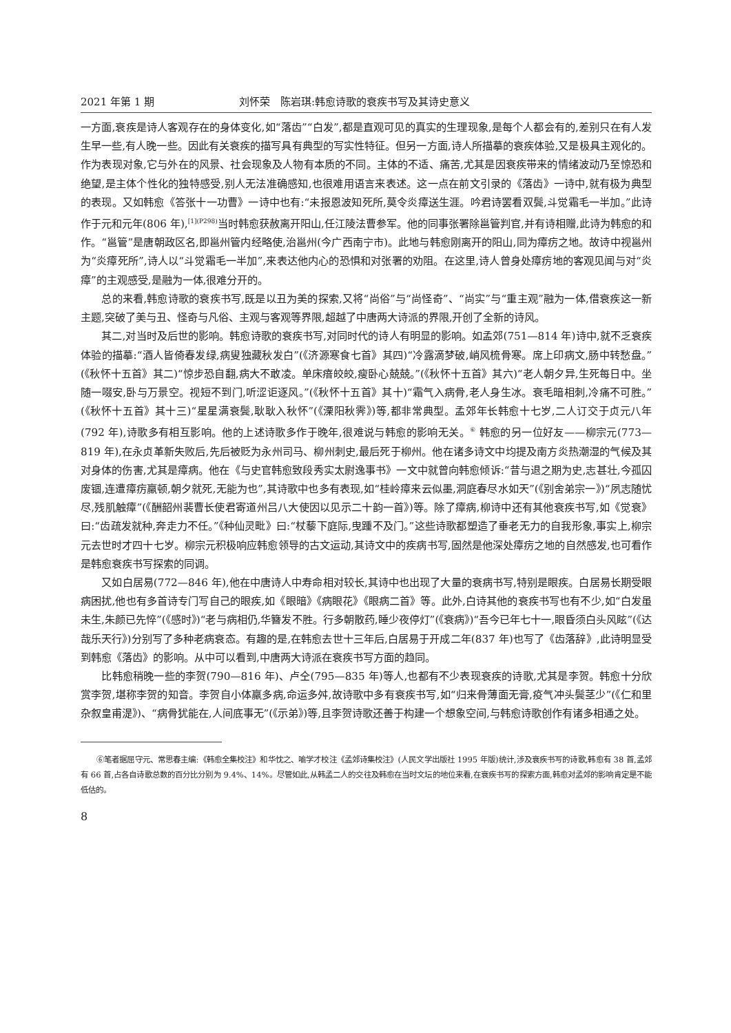2021 年第 1 期 刘怀荣　陈岩琪:韩愈诗歌的衰疾书写及其诗史意义
一方面,衰疾是诗人客观存在的身体变化,如“落齿”“白发”,都是直观可见的真实的生理现象,是每个人都会有的,差别只在有人发生早一些,有人晚一些。因此有关衰疾的描写具有典型的写实性特征。但另一方面,诗人所描摹的衰疾体验,又是极具主观化的。作为表现对象,它与外在的风景、社会现象及人物有本质的不同。主体的不适、痛苦,尤其是因衰疾带来的情绪波动乃至惊恐和绝望,是主体个性化的独特感受,别人无法准确感知,也很难用语言来表述。这一点在前文引录的《落齿》一诗中,就有极为典型的表现。又如韩愈《答张十一功曹》一诗中也有:“未报恩波知死所,莫令炎瘴送生涯。吟君诗罢看双鬓,斗觉霜毛一半加。”此诗作于元和元年(806 年),<sup>[1](P298)</sup>当时韩愈获赦离开阳山,任江陵法曹参军。他的同事张署除邕管判官,并有诗相赠,此诗为韩愈的和作。“邕管”是唐朝政区名,即邕州管内经略使,治邕州(今广西南宁市)。此地与韩愈刚离开的阳山,同为瘴疠之地。故诗中视邕州为“炎瘴死所”,诗人以“斗觉霜毛一半加”,来表达他内心的恐惧和对张署的劝阻。在这里,诗人曾身处瘴疠地的客观见闻与对“炎瘴”的主观感受,是融为一体,很难分开的。
总的来看,韩愈诗歌的衰疾书写,既是以丑为美的探索,又将“尚俗”与“尚怪奇”、“尚实”与“重主观”融为一体,借衰疾这一新主题,突破了美与丑、怪奇与凡俗、主观与客观等界限,超越了中唐两大诗派的界限,开创了全新的诗风。
其二,对当时及后世的影响。韩愈诗歌的衰疾书写,对同时代的诗人有明显的影响。如孟郊(751—814 年)诗中,就不乏衰疾体验的描摹:“酒人皆倚春发绿,病叟独藏秋发白”(《济源寒食七首》其四)“冷露滴梦破,峭风梳骨寒。席上印病文,肠中转愁盘。”(《秋怀十五首》其二)“惊步恐自翻,病大不敢凌。单床瘖皎皎,瘦卧心兢兢。”(《秋怀十五首》其六)“老人朝夕异,生死每日中。坐随一啜安,卧与万景空。视短不到门,听涩讵逐风。”(《秋怀十五首》其十)“霜气入病骨,老人身生冰。衰毛暗相刺,冷痛不可胜。”(《秋怀十五首》其十三)“星星满衰鬓,耿耿入秋怀”(《溧阳秋霁》)等,都非常典型。孟郊年长韩愈十七岁,二人订交于贞元八年(792 年),诗歌多有相互影响。他的上述诗歌多作于晚年,很难说与韩愈的影响无关。<sup>⑥</sup> 韩愈的另一位好友——柳宗元(773—819 年),在永贞革新失败后,先后被贬为永州司马、柳州刺史,最后死于柳州。他在诸多诗文中均提及南方炎热潮湿的气候及其对身体的伤害,尤其是瘴病。他在《与史官韩愈致段秀实太尉逸事书》一文中就曾向韩愈倾诉:“昔与退之期为史,志甚壮,今孤囚废锢,连遭瘴疠羸顿,朝夕就死,无能为也”,其诗歌中也多有表现,如“桂岭瘴来云似墨,洞庭春尽水如天”(《别舍弟宗一》)“夙志随忧尽,残肌触瘴”(《酬韶州裴曹长使君寄道州吕八大使因以见示二十韵一首》)等。除了瘴病,柳诗中还有其他衰疾书写,如《觉衰》曰:“齿疏发就种,奔走力不任。”《种仙灵毗》曰:“杖藜下庭际,曳踵不及门。”这些诗歌都塑造了垂老无力的自我形象,事实上,柳宗元去世时才四十七岁。柳宗元积极响应韩愈领导的古文运动,其诗文中的疾病书写,固然是他深处瘴疠之地的自然感发,也可看作是韩愈衰疾书写探索的同调。
又如白居易(772—846 年),他在中唐诗人中寿命相对较长,其诗中也出现了大量的衰病书写,特别是眼疾。白居易长期受眼病困扰,他也有多首诗专门写自己的眼疾,如《眼暗》《病眼花》《眼病二首》等。此外,白诗其他的衰疾书写也有不少,如“白发虽未生,朱颜已先悴”(《感时》)“老与病相仍,华簪发不胜。行多朝散药,睡少夜停灯”(《衰病》)“吾今已年七十一,眼昏须白头风眩”(《达哉乐天行》)分别写了多种老病衰态。有趣的是,在韩愈去世十三年后,白居易于开成二年(837 年)也写了《齿落辞》,此诗明显受到韩愈《落齿》的影响。从中可以看到,中唐两大诗派在衰疾书写方面的趋同。
比韩愈稍晚一些的李贺(790—816 年)、卢仝(795—835 年)等人,也都有不少表现衰疾的诗歌,尤其是李贺。韩愈十分欣赏李贺,堪称李贺的知音。李贺自小体羸多病,命运多舛,故诗歌中多有衰疾书写,如“归来骨薄面无膏,疫气冲头鬓茎少”(《仁和里杂叙皇甫湜》)、“病骨犹能在,人间底事无”(《示弟》)等,且李贺诗歌还善于构建一个想象空间,与韩愈诗歌创作有诸多相通之处。
⑥笔者据屈守元、常思春主编:《韩愈全集校注》和华忱之、喻学才校注《孟郊诗集校注》(人民文学出版社 1995 年版)统计,涉及衰疾书写的诗歌,韩愈有 38 首,孟郊有 66 首,占各自诗歌总数的百分比分别为 9.4%、14%。尽管如此,从韩孟二人的交往及韩愈在当时文坛的地位来看,在衰疾书写的探索方面,韩愈对孟郊的影响肯定是不能低估的。
8